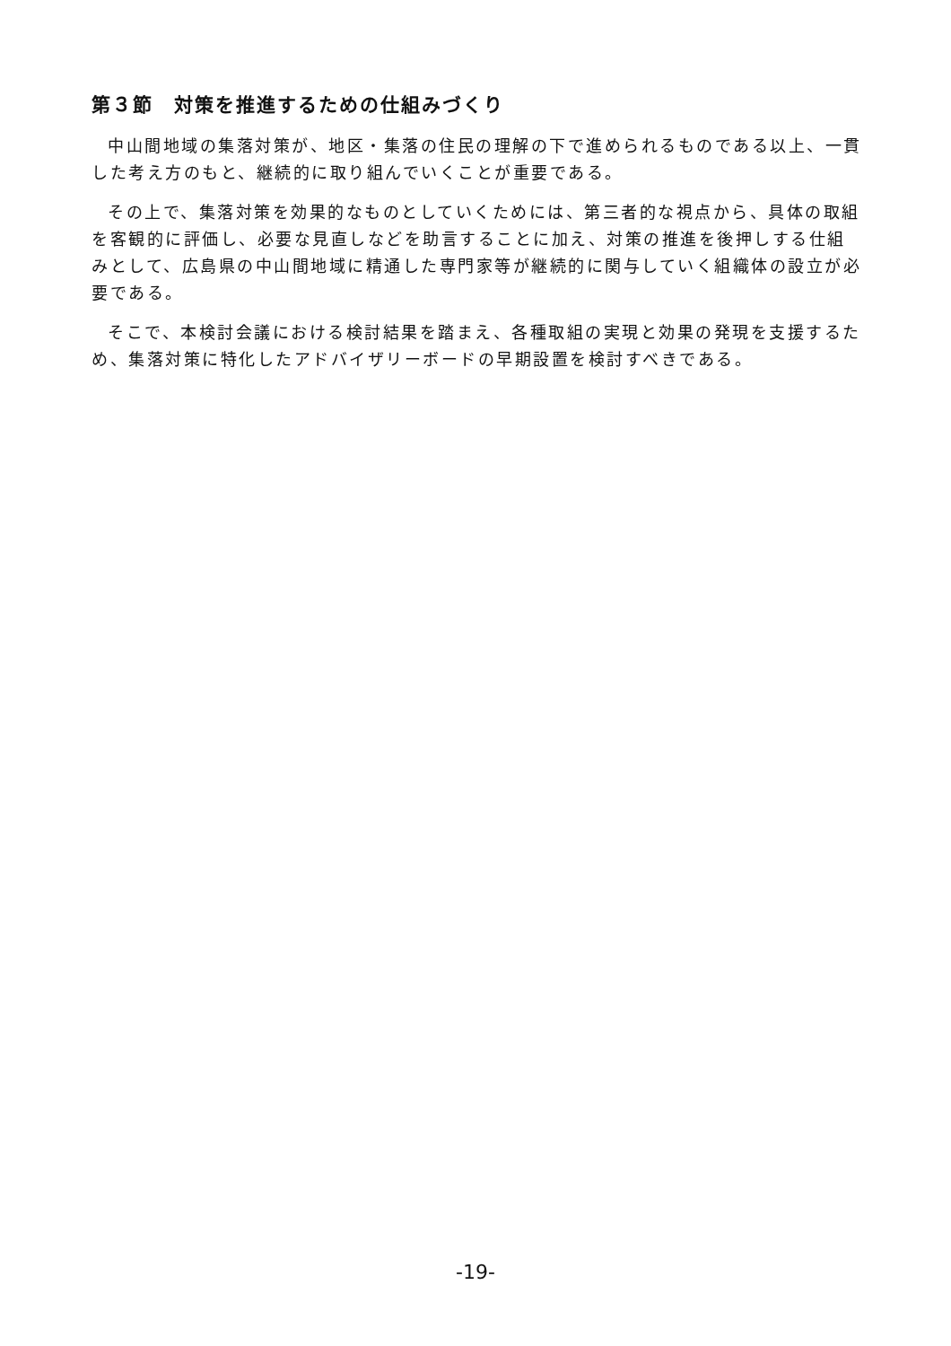第３節　対策を推進するための仕組みづくり
中山間地域の集落対策が、地区・集落の住民の理解の下で進められるものである以上、一貫した考え方のもと、継続的に取り組んでいくことが重要である。
その上で、集落対策を効果的なものとしていくためには、第三者的な視点から、具体の取組を客観的に評価し、必要な見直しなどを助言することに加え、対策の推進を後押しする仕組みとして、広島県の中山間地域に精通した専門家等が継続的に関与していく組織体の設立が必要である。
そこで、本検討会議における検討結果を踏まえ、各種取組の実現と効果の発現を支援するため、集落対策に特化したアドバイザリーボードの早期設置を検討すべきである。
-19-